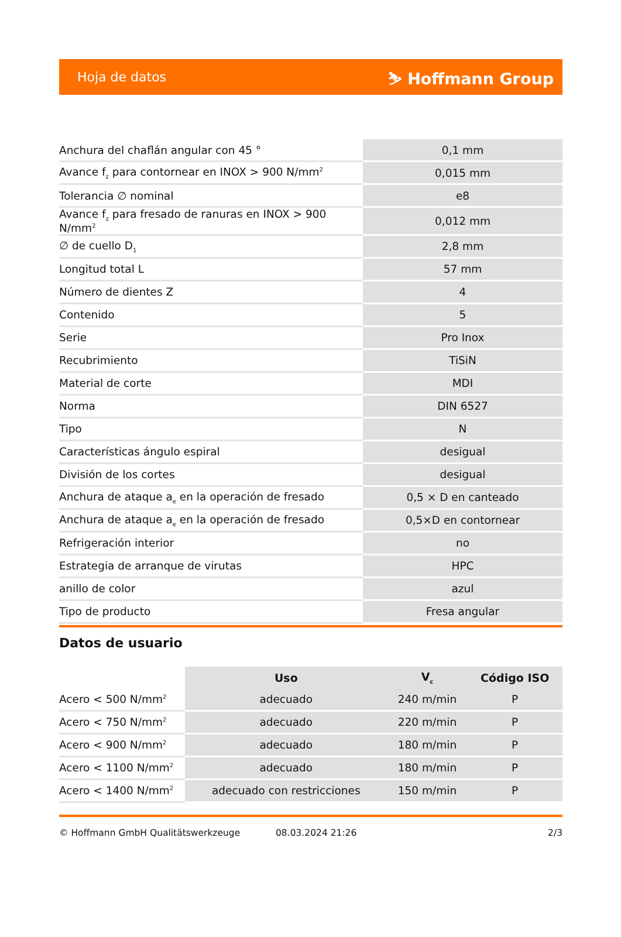Hoja de datos ⛷ Hoffmann Group
| Anchura del chaflán angular con 45 ° | 0,1 mm |
| Avance f<sub>z</sub> para contornear en INOX > 900 N/mm<sup>2</sup> | 0,015 mm |
| Tolerancia ∅ nominal | e8 |
| Avance f<sub>z</sub> para fresado de ranuras en INOX > 900 N/mm<sup>2</sup> | 0,012 mm |
| ∅ de cuello D<sub>1</sub> | 2,8 mm |
| Longitud total L | 57 mm |
| Número de dientes Z | 4 |
| Contenido | 5 |
| Serie | Pro Inox |
| Recubrimiento | TiSiN |
| Material de corte | MDI |
| Norma | DIN 6527 |
| Tipo | N |
| Características ángulo espiral | desigual |
| División de los cortes | desigual |
| Anchura de ataque a<sub>e</sub> en la operación de fresado | 0,5 × D en canteado |
| Anchura de ataque a<sub>e</sub> en la operación de fresado | 0,5×D en contornear |
| Refrigeración interior | no |
| Estrategia de arranque de virutas | HPC |
| anillo de color | azul |
| Tipo de producto | Fresa angular |
Datos de usuario
| | Uso | V<sub>c</sub> | Código ISO |
| --- | --- | --- | --- |
| Acero < 500 N/mm<sup>2</sup> | adecuado | 240 m/min | P |
| Acero < 750 N/mm<sup>2</sup> | adecuado | 220 m/min | P |
| Acero < 900 N/mm<sup>2</sup> | adecuado | 180 m/min | P |
| Acero < 1100 N/mm<sup>2</sup> | adecuado | 180 m/min | P |
| Acero < 1400 N/mm<sup>2</sup> | adecuado con restricciones | 150 m/min | P |
© Hoffmann GmbH Qualitätswerkzeuge 08.03.2024 21:26 2/3